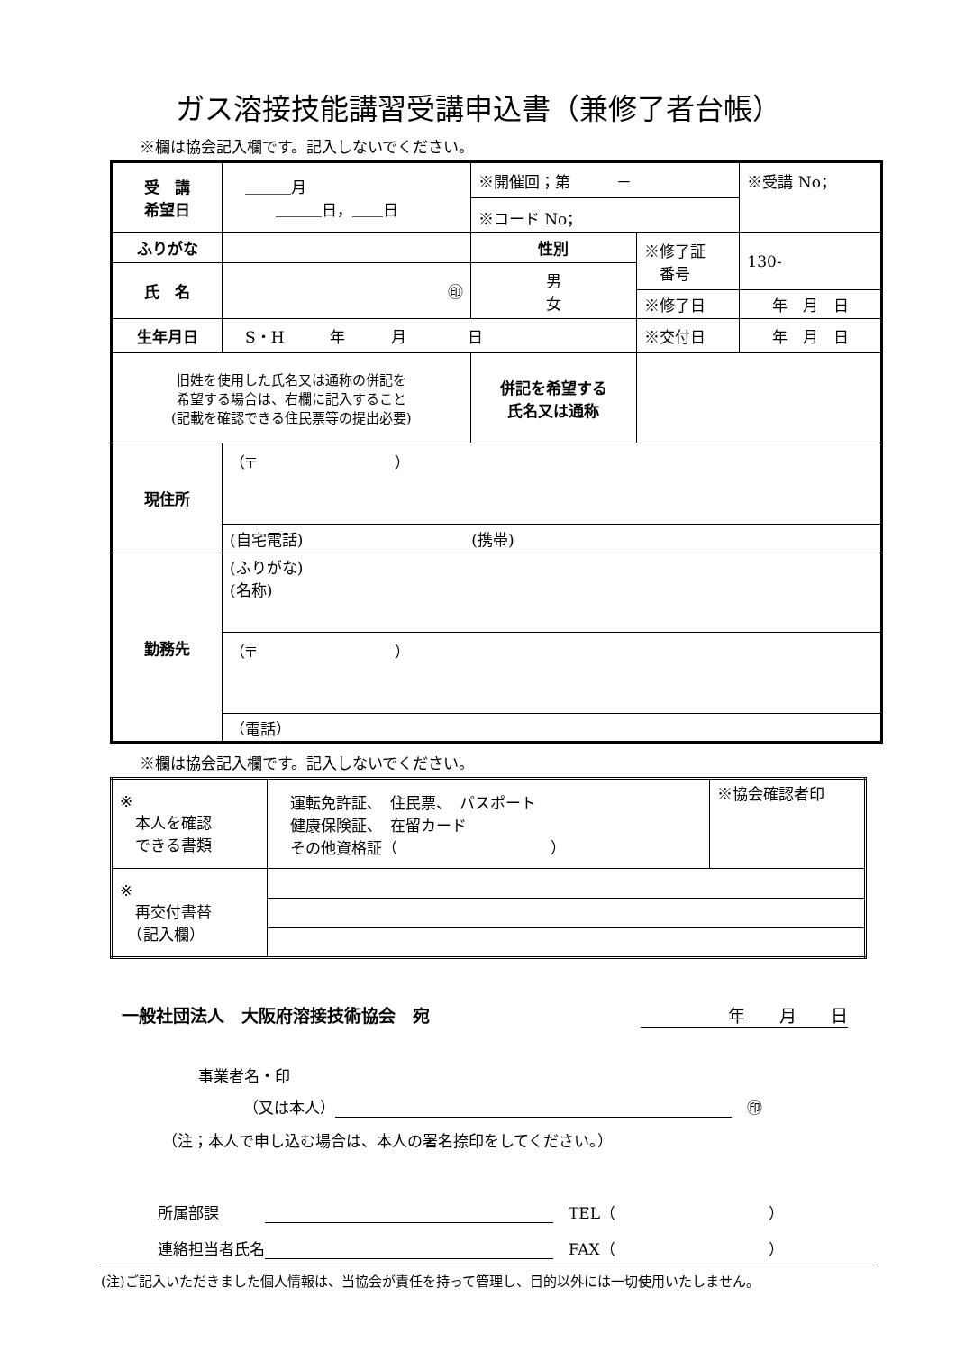ガス溶接技能講習受講申込書（兼修了者台帳）
※欄は協会記入欄です。記入しないでください。
| 受 講 希望日 | ＿＿＿月 ＿＿＿日，＿＿日 | | ※開催回；第 － | | ※受講 No； |
| | | | ※コード No； | | |
| ふりがな | | | 性別 | ※修了証 番号 | 130- |
| 氏 名 | ㊞ | | 男 女 | | |
| | | | | ※修了日 | 年 月 日 |
| 生年月日 | S・H 年 月 日 | | | ※交付日 | 年 月 日 |
| 旧姓を使用した氏名又は通称の併記を 希望する場合は、右欄に記入すること (記載を確認できる住民票等の提出必要) | | 併記を希望する 氏名又は通称 | | | |
| 現住所 | （〒 ） | | | | |
| | (自宅電話) (携帯) | | | | |
| 勤務先 | (ふりがな) (名称) | | | | |
| | （〒 ） | | | | |
| | （電話） | | | | |
※欄は協会記入欄です。記入しないでください。
| ※ 本人を確認 できる書類 | 運転免許証、 住民票、 パスポート 健康保険証、 在留カード その他資格証（ ） | ※協会確認者印 |
| ※ 再交付書替 （記入欄） | | |
一般社団法人　大阪府溶接技術協会　宛 年　　月　　日
事業者名・印
（又は本人） 　㊞
（注；本人で申し込む場合は、本人の署名捺印をしてください。）
所属部課　　　 　TEL（　　　　　　　　　　）
連絡担当者氏名 　FAX（　　　　　　　　　　）
(注)ご記入いただきました個人情報は、当協会が責任を持って管理し、目的以外には一切使用いたしません。